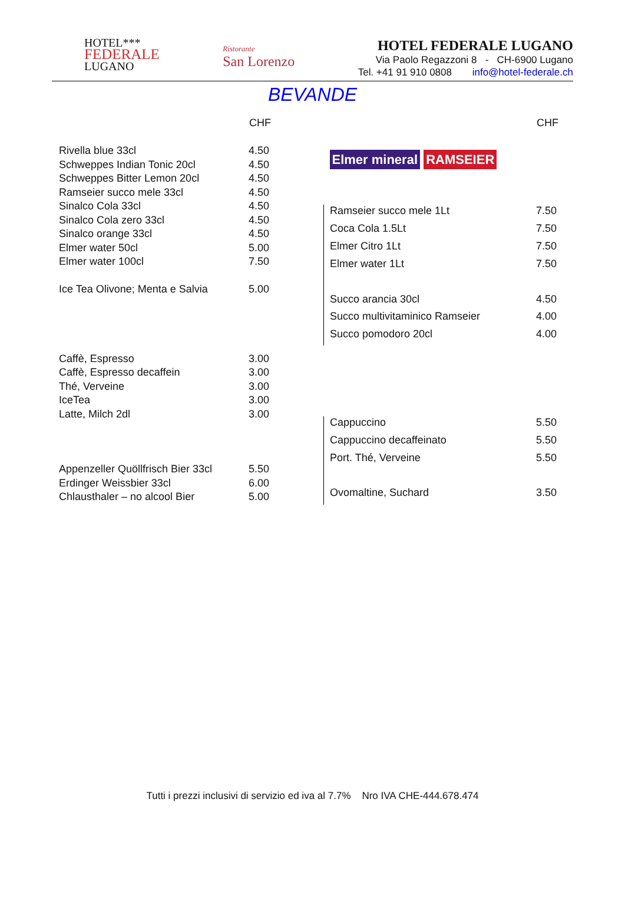HOTEL***
FEDERALE
LUGANO
Ristorante
San Lorenzo
HOTEL FEDERALE LUGANO
Via Paolo Regazzoni 8 - CH-6900 Lugano
Tel. +41 91 910 0808 info@hotel-federale.ch
BEVANDE
| | CHF |
| --- | --- |
| Rivella blue 33cl | 4.50 |
| Schweppes Indian Tonic 20cl | 4.50 |
| Schweppes Bitter Lemon 20cl | 4.50 |
| Ramseier succo mele 33cl | 4.50 |
| Sinalco Cola 33cl | 4.50 |
| Sinalco Cola zero 33cl | 4.50 |
| Sinalco orange 33cl | 4.50 |
| Elmer water 50cl | 5.00 |
| Elmer water 100cl | 7.50 |
| Ice Tea Olivone; Menta e Salvia | 5.00 |
| Caffè, Espresso | 3.00 |
| Caffè, Espresso decaffein | 3.00 |
| Thé, Verveine | 3.00 |
| IceTea | 3.00 |
| Latte, Milch 2dl | 3.00 |
| Appenzeller Quöllfrisch Bier 33cl | 5.50 |
| Erdinger Weissbier 33cl | 6.00 |
| Chlausthaler – no alcool Bier | 5.00 |
| | CHF |
| --- | --- |
| Elmer mineral RAMSEIER | |
| Ramseier succo mele 1Lt | 7.50 |
| Coca Cola 1.5Lt | 7.50 |
| Elmer Citro 1Lt | 7.50 |
| Elmer water 1Lt | 7.50 |
| Succo arancia 30cl | 4.50 |
| Succo multivitaminico Ramseier | 4.00 |
| Succo pomodoro 20cl | 4.00 |
| Cappuccino | 5.50 |
| Cappuccino decaffeinato | 5.50 |
| Port. Thé, Verveine | 5.50 |
| Ovomaltine, Suchard | 3.50 |
Tutti i prezzi inclusivi di servizio ed iva al 7.7% Nro IVA CHE-444.678.474